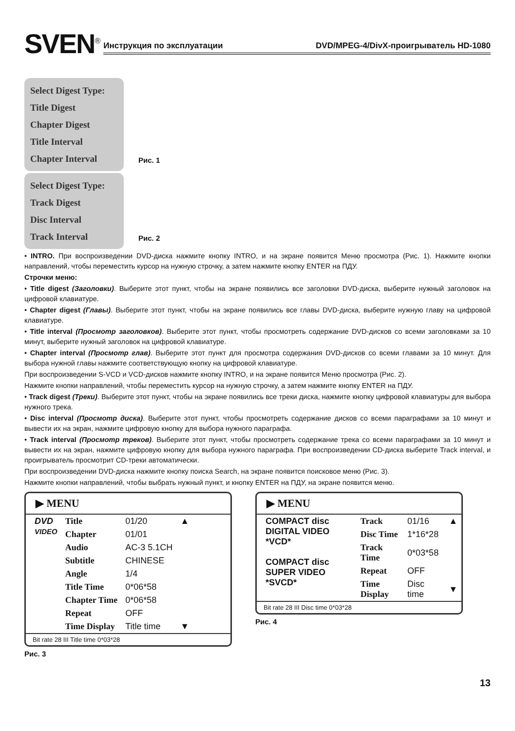SVEN<sup>®</sup>
Инструкция по эксплуатации DVD/MPEG-4/DivX-проигрыватель HD-1080
Select Digest Type:
Title Digest
Chapter Digest
Title Interval
Chapter Interval
Рис. 1
Select Digest Type:
Track Digest
Disc Interval
Track Interval
Рис. 2
• INTRO. При воспроизведении DVD-диска нажмите кнопку INTRO, и на экране появится Меню просмотра (Рис. 1). Нажмите кнопки направлений, чтобы переместить курсор на нужную строчку, а затем нажмите кнопку ENTER на ПДУ.
Строчки меню:
• Title digest (Заголовки). Выберите этот пункт, чтобы на экране появились все заголовки DVD-диска, выберите нужный заголовок на цифровой клавиатуре.
• Chapter digest (Главы). Выберите этот пункт, чтобы на экране появились все главы DVD-диска, выберите нужную главу на цифровой клавиатуре.
• Title interval (Просмотр заголовков). Выберите этот пункт, чтобы просмотреть содержание DVD-дисков со всеми заголовками за 10 минут, выберите нужный заголовок на цифровой клавиатуре.
• Chapter interval (Просмотр глав). Выберите этот пункт для просмотра содержания DVD-дисков со всеми главами за 10 минут. Для выбора нужной главы нажмите соответствующую кнопку на цифровой клавиатуре.
При воспроизведении S-VCD и VCD-дисков нажмите кнопку INTRO, и на экране появится Меню просмотра (Рис. 2).
Нажмите кнопки направлений, чтобы переместить курсор на нужную строчку, а затем нажмите кнопку ENTER на ПДУ.
• Track digest (Треки). Выберите этот пункт, чтобы на экране появились все треки диска, нажмите кнопку цифровой клавиатуры для выбора нужного трека.
• Disc interval (Просмотр диска). Выберите этот пункт, чтобы просмотреть содержание дисков со всеми параграфами за 10 минут и вывести их на экран, нажмите цифровую кнопку для выбора нужного параграфа.
• Track interval (Просмотр треков). Выберите этот пункт, чтобы просмотреть содержание трека со всеми параграфами за 10 минут и вывести их на экран, нажмите цифровую кнопку для выбора нужного параграфа. При воспроизведении CD-диска выберите Track interval, и проигрыватель просмотрит CD-треки автоматически.
При воспроизведении DVD-диска нажмите кнопку поиска Search, на экране появится поисковое меню (Рис. 3).
Нажмите кнопки направлений, чтобы выбрать нужный пункт, и кнопку ENTER на ПДУ, на экране появится меню.
▶ MENU
| DVD VIDEO | Title | 01/20 | ▲ |
| | Chapter | 01/01 | |
| | Audio | AC-3 5.1CH | |
| | Subtitle | CHINESE | |
| | Angle | 1/4 | |
| | Title Time | 0*06*58 | |
| | Chapter Time | 0*06*58 | |
| | Repeat | OFF | |
| | Time Display | Title time | ▼ |
Bit rate 28 III Title time 0*03*28
Рис. 3
▶ MENU
| COMPACT disc DIGITAL VIDEO *VCD* COMPACT disc SUPER VIDEO *SVCD* | Track | 01/16 | ▲ |
| | Disc Time | 1*16*28 | |
| | Track Time | 0*03*58 | |
| | Repeat | OFF | |
| | Time Display | Disc time | ▼ |
Bit rate 28 III Disc time 0*03*28
Рис. 4
13